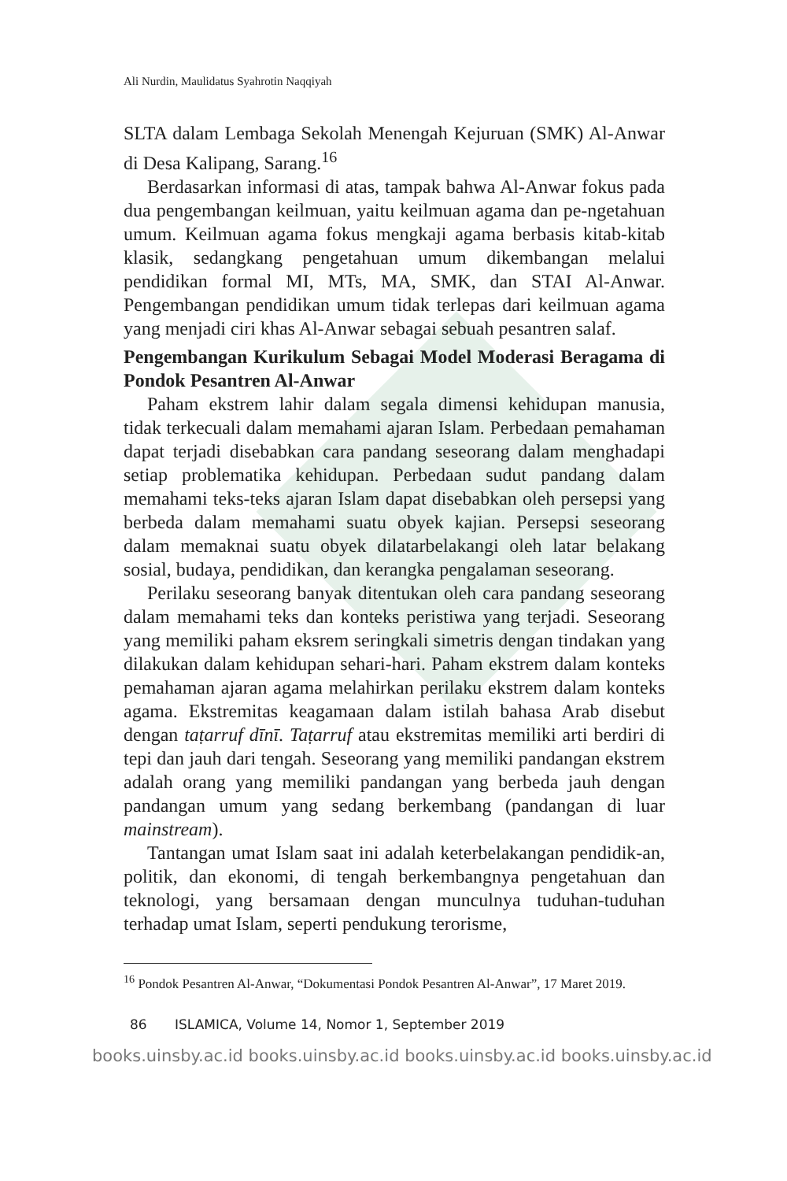Ali Nurdin, Maulidatus Syahrotin Naqqiyah
SLTA dalam Lembaga Sekolah Menengah Kejuruan (SMK) Al-Anwar di Desa Kalipang, Sarang.<sup>16</sup>
Berdasarkan informasi di atas, tampak bahwa Al-Anwar fokus pada dua pengembangan keilmuan, yaitu keilmuan agama dan pe-ngetahuan umum. Keilmuan agama fokus mengkaji agama berbasis kitab-kitab klasik, sedangkang pengetahuan umum dikembangan melalui pendidikan formal MI, MTs, MA, SMK, dan STAI Al-Anwar. Pengembangan pendidikan umum tidak terlepas dari keilmuan agama yang menjadi ciri khas Al-Anwar sebagai sebuah pesantren salaf.
Pengembangan Kurikulum Sebagai Model Moderasi Beragama di Pondok Pesantren Al-Anwar
Paham ekstrem lahir dalam segala dimensi kehidupan manusia, tidak terkecuali dalam memahami ajaran Islam. Perbedaan pemahaman dapat terjadi disebabkan cara pandang seseorang dalam menghadapi setiap problematika kehidupan. Perbedaan sudut pandang dalam memahami teks-teks ajaran Islam dapat disebabkan oleh persepsi yang berbeda dalam memahami suatu obyek kajian. Persepsi seseorang dalam memaknai suatu obyek dilatarbelakangi oleh latar belakang sosial, budaya, pendidikan, dan kerangka pengalaman seseorang.
Perilaku seseorang banyak ditentukan oleh cara pandang seseorang dalam memahami teks dan konteks peristiwa yang terjadi. Seseorang yang memiliki paham eksrem seringkali simetris dengan tindakan yang dilakukan dalam kehidupan sehari-hari. Paham ekstrem dalam konteks pemahaman ajaran agama melahirkan perilaku ekstrem dalam konteks agama. Ekstremitas keagamaan dalam istilah bahasa Arab disebut dengan taṭarruf dīnī. Taṭarruf atau ekstremitas memiliki arti berdiri di tepi dan jauh dari tengah. Seseorang yang memiliki pandangan ekstrem adalah orang yang memiliki pandangan yang berbeda jauh dengan pandangan umum yang sedang berkembang (pandangan di luar mainstream).
Tantangan umat Islam saat ini adalah keterbelakangan pendidik-an, politik, dan ekonomi, di tengah berkembangnya pengetahuan dan teknologi, yang bersamaan dengan munculnya tuduhan-tuduhan terhadap umat Islam, seperti pendukung terorisme,
<sup>16</sup> Pondok Pesantren Al-Anwar, “Dokumentasi Pondok Pesantren Al-Anwar”, 17 Maret 2019.
86 ISLAMICA, Volume 14, Nomor 1, September 2019
books.uinsby.ac.id books.uinsby.ac.id books.uinsby.ac.id books.uinsby.ac.id